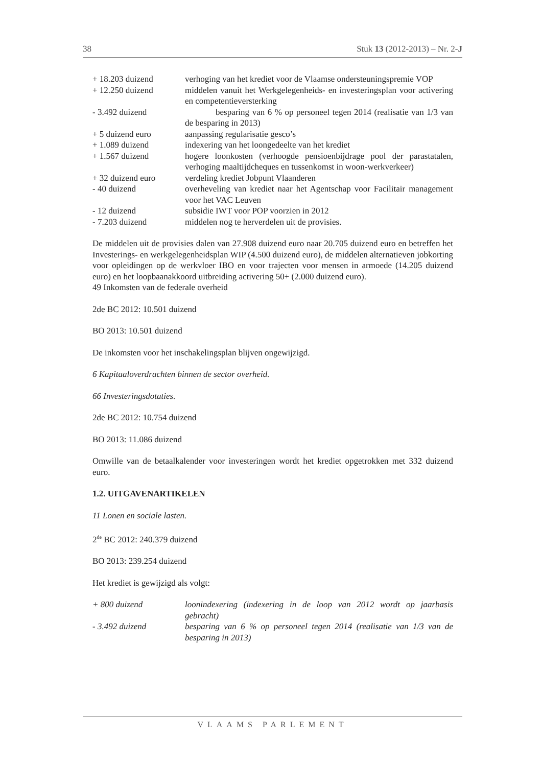38 Stuk 13 (2012-2013) – Nr. 2-J
| + 18.203 duizend | verhoging van het krediet voor de Vlaamse ondersteuningspremie VOP |
| + 12.250 duizend | middelen vanuit het Werkgelegenheids- en investeringsplan voor activering en competentieversterking |
| - 3.492 duizend | besparing van 6 % op personeel tegen 2014 (realisatie van 1/3 van de besparing in 2013) |
| + 5 duizend euro | aanpassing regularisatie gesco’s |
| + 1.089 duizend | indexering van het loongedeelte van het krediet |
| + 1.567 duizend | hogere loonkosten (verhoogde pensioenbijdrage pool der parastatalen, verhoging maaltijdcheques en tussenkomst in woon-werkverkeer) |
| + 32 duizend euro | verdeling krediet Jobpunt Vlaanderen |
| - 40 duizend | overheveling van krediet naar het Agentschap voor Facilitair management voor het VAC Leuven |
| - 12 duizend | subsidie IWT voor POP voorzien in 2012 |
| - 7.203 duizend | middelen nog te herverdelen uit de provisies. |
De middelen uit de provisies dalen van 27.908 duizend euro naar 20.705 duizend euro en betreffen het Investerings- en werkgelegenheidsplan WIP (4.500 duizend euro), de middelen alternatieven jobkorting voor opleidingen op de werkvloer IBO en voor trajecten voor mensen in armoede (14.205 duizend euro) en het loopbaanakkoord uitbreiding activering 50+ (2.000 duizend euro).
49 Inkomsten van de federale overheid
2de BC 2012: 10.501 duizend
BO 2013: 10.501 duizend
De inkomsten voor het inschakelingsplan blijven ongewijzigd.
6 Kapitaaloverdrachten binnen de sector overheid.
66 Investeringsdotaties.
2de BC 2012: 10.754 duizend
BO 2013: 11.086 duizend
Omwille van de betaalkalender voor investeringen wordt het krediet opgetrokken met 332 duizend euro.
1.2. UITGAVENARTIKELEN
11 Lonen en sociale lasten.
2<sup>de</sup> BC 2012: 240.379 duizend
BO 2013: 239.254 duizend
Het krediet is gewijzigd als volgt:
| + 800 duizend | loonindexering (indexering in de loop van 2012 wordt op jaarbasis gebracht) |
| - 3.492 duizend | besparing van 6 % op personeel tegen 2014 (realisatie van 1/3 van de besparing in 2013) |
VLAAMS PARLEMENT